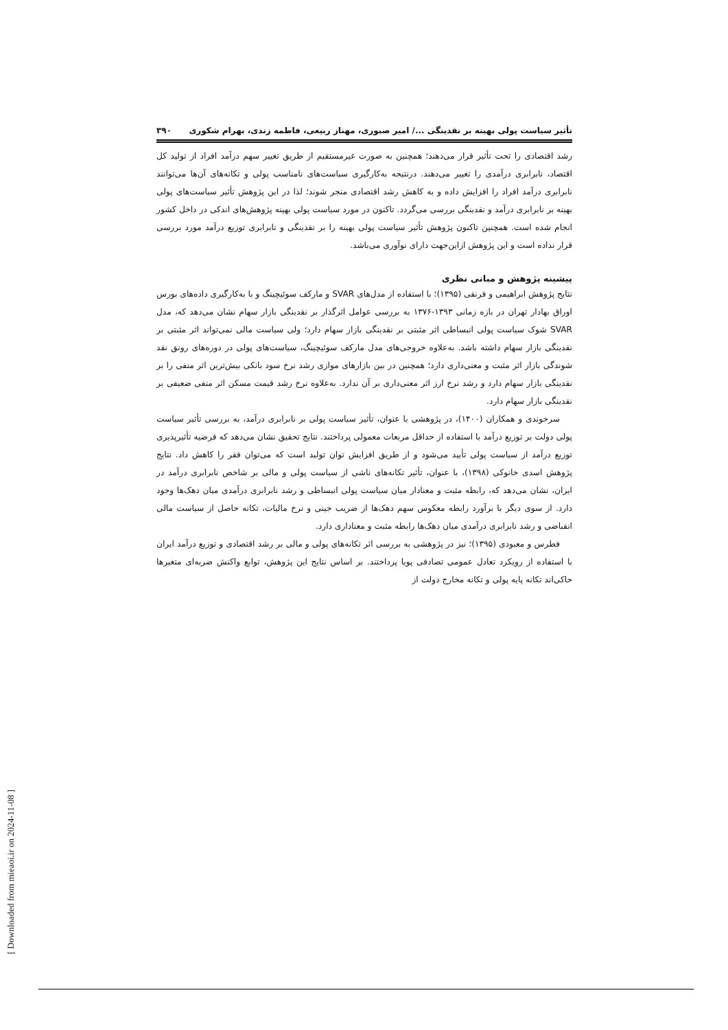تأثیر سیاست پولی بهینه بر نقدینگی .../ امیر صبوری، مهناز ربیعی، فاطمه زندی، بهرام شکوری ۳۹۰
رشد اقتصادی را تحت تأثیر قرار می‌دهند؛ همچنین به صورت غیرمستقیم از طریق تغییر سهم درآمد افراد از تولید کل اقتصاد، نابرابری درآمدی را تغییر می‌دهند. درنتیجه به‌کارگیری سیاست‌های نامناسب پولی و تکانه‌های آن‌ها می‌توانند نابرابری درآمد افراد را افزایش داده و به کاهش رشد اقتصادی منجر شوند؛ لذا در این پژوهش تأثیر سیاست‌های پولی بهینه بر نابرابری درآمد و نقدینگی بررسی می‌گردد. تاکنون در مورد سیاست پولی بهینه پژوهش‌های اندکی در داخل کشور انجام شده است. همچنین تاکنون پژوهش تأثیر سیاست پولی بهینه را بر نقدینگی و نابرابری توزیع درآمد مورد بررسی قرار نداده است و این پژوهش ازاین‌جهت دارای نوآوری می‌باشد.
پیشینه پژوهش و مبانی نظری
نتایج پژوهش ابراهیمی و فرنقی (۱۳۹۵)؛ با استفاده از مدل‌های SVAR و مارکف سوئیچینگ و با به‌کارگیری داده‌های بورس اوراق بهادار تهران در بازه زمانی ۱۳۹۳-۱۳۷۶ به بررسی عوامل اثرگذار بر نقدینگی بازار سهام نشان می‌دهد که، مدل SVAR شوک سیاست پولی انبساطی اثر مثبتی بر نقدینگی بازار سهام دارد؛ ولی سیاست مالی نمی‌تواند اثر مثبتی بر نقدینگی بازار سهام داشته باشد. به‌علاوه خروجی‌های مدل مارکف سوئیچینگ، سیاست‌های پولی در دوره‌های رونق نقد شوندگی بازار اثر مثبت و معنی‌داری دارد؛ همچنین در بین بازارهای موازی رشد نرخ سود بانکی بیش‌ترین اثر منفی را بر نقدینگی بازار سهام دارد و رشد نرخ ارز اثر معنی‌داری بر آن ندارد. به‌علاوه نرخ رشد قیمت مسکن اثر منفی ضعیفی بر نقدینگی بازار سهام دارد.
سرخوندی و همکاران (۱۴۰۰)، در پژوهشی با عنوان، تأثیر سیاست پولی بر نابرابری درآمد، به بررسی تأثیر سیاست پولی دولت بر توزیع درآمد با استفاده از حداقل مربعات معمولی پرداختند. نتایج تحقیق نشان می‌دهد که فرضیه تأثیرپذیری توزیع درآمد از سیاست پولی تأیید می‌شود و از طریق افزایش توان تولید است که می‌توان فقر را کاهش داد. نتایج پژوهش اسدی خانوکی (۱۳۹۸)، با عنوان، تأثیر تکانه‌های ناشی از سیاست پولی و مالی بر شاخص نابرابری درآمد در ایران، نشان می‌دهد که، رابطه مثبت و معنادار میان سیاست پولی انبساطی و رشد نابرابری درآمدی میان دهک‌ها وجود دارد. از سوی دیگر با برآورد رابطه معکوس سهم دهک‌ها از ضریب جینی و نرخ مالیات، تکانه حاصل از سیاست مالی انقباضی و رشد نابرابری درآمدی میان دهک‌ها رابطه مثبت و معناداری دارد.
فطرس و معبودی (۱۳۹۵)؛ نیز در پژوهشی به بررسی اثر تکانه‌های پولی و مالی بر رشد اقتصادی و توزیع درآمد ایران با استفاده از رویکرد تعادل عمومی تصادفی پویا پرداختند. بر اساس نتایج این پژوهش، توابع واکنش ضربه‌ای متغیرها حاکی‌اند تکانه پایه پولی و تکانه مخارج دولت از
[ Downloaded from mieaoi.ir on 2024-11-08 ]